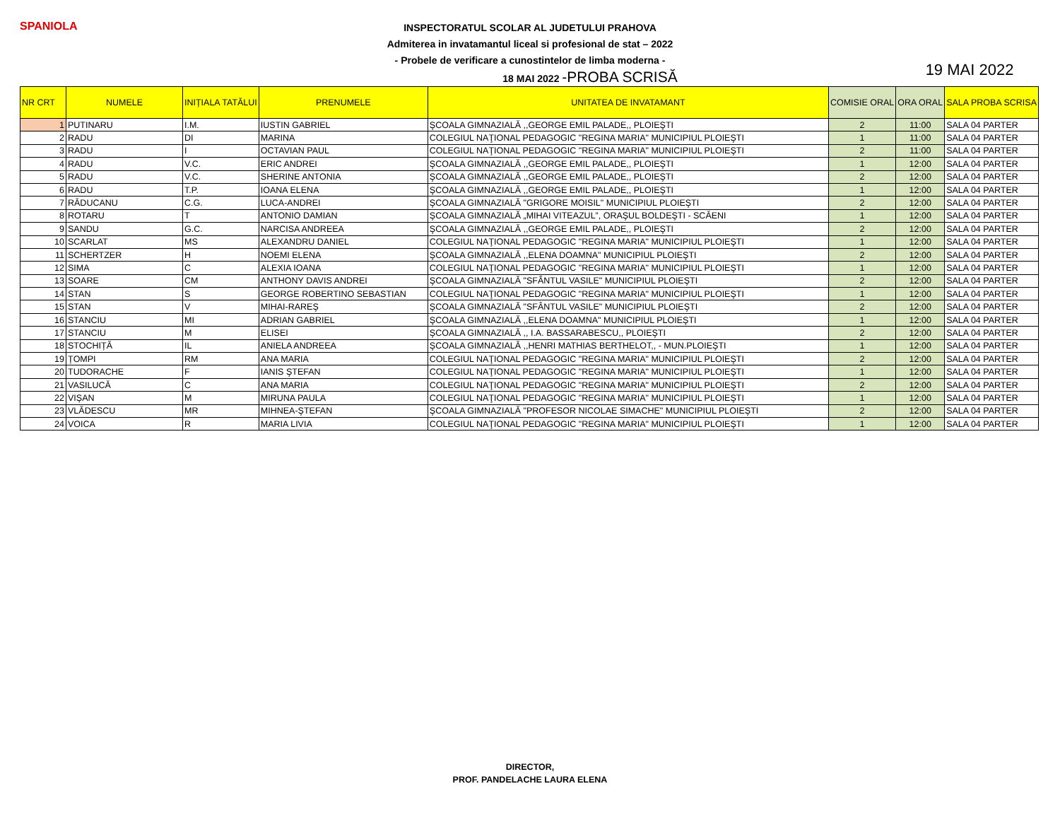SPANIOLA
INSPECTORATUL SCOLAR AL JUDETULUI PRAHOVA
Admiterea in invatamantul liceal si profesional de stat – 2022
- Probele de verificare a cunostintelor de limba moderna -
18 MAI 2022 -PROBA SCRISĂ
19 MAI 2022
| NR CRT | NUMELE | INIȚIALA TATĂLUI | PRENUMELE | UNITATEA DE INVATAMANT | COMISIE ORAL | ORA ORAL | SALA PROBA SCRISA |
| --- | --- | --- | --- | --- | --- | --- | --- |
| 1 | PUTINARU | I.M. | IUSTIN GABRIEL | ŞCOALA GIMNAZIALĂ ,,GEORGE EMIL PALADE,, PLOIEŞTI | 2 | 11:00 | SALA 04 PARTER |
| 2 | RADU | DI | MARINA | COLEGIUL NAŢIONAL PEDAGOGIC "REGINA MARIA" MUNICIPIUL PLOIEŞTI | 1 | 11:00 | SALA 04 PARTER |
| 3 | RADU | I | OCTAVIAN PAUL | COLEGIUL NAŢIONAL PEDAGOGIC "REGINA MARIA" MUNICIPIUL PLOIEŞTI | 2 | 11:00 | SALA 04 PARTER |
| 4 | RADU | V.C. | ERIC ANDREI | ŞCOALA GIMNAZIALĂ ,,GEORGE EMIL PALADE,, PLOIEŞTI | 1 | 12:00 | SALA 04 PARTER |
| 5 | RADU | V.C. | SHERINE ANTONIA | ŞCOALA GIMNAZIALĂ ,,GEORGE EMIL PALADE,, PLOIEŞTI | 2 | 12:00 | SALA 04 PARTER |
| 6 | RADU | T.P. | IOANA ELENA | ŞCOALA GIMNAZIALĂ ,,GEORGE EMIL PALADE,, PLOIEŞTI | 1 | 12:00 | SALA 04 PARTER |
| 7 | RĂDUCANU | C.G. | LUCA-ANDREI | ŞCOALA GIMNAZIALĂ "GRIGORE MOISIL" MUNICIPIUL PLOIEŞTI | 2 | 12:00 | SALA 04 PARTER |
| 8 | ROTARU | T | ANTONIO DAMIAN | ŞCOALA GIMNAZIALĂ „MIHAI VITEAZUL”, ORAŞUL BOLDEŞTI - SCĂENI | 1 | 12:00 | SALA 04 PARTER |
| 9 | SANDU | G.C. | NARCISA ANDREEA | ŞCOALA GIMNAZIALĂ ,,GEORGE EMIL PALADE,, PLOIEŞTI | 2 | 12:00 | SALA 04 PARTER |
| 10 | SCARLAT | MS | ALEXANDRU DANIEL | COLEGIUL NAŢIONAL PEDAGOGIC "REGINA MARIA" MUNICIPIUL PLOIEŞTI | 1 | 12:00 | SALA 04 PARTER |
| 11 | SCHERTZER | H | NOEMI ELENA | ŞCOALA GIMNAZIALĂ ,,ELENA DOAMNA" MUNICIPIUL PLOIEŞTI | 2 | 12:00 | SALA 04 PARTER |
| 12 | SIMA | C | ALEXIA IOANA | COLEGIUL NAŢIONAL PEDAGOGIC "REGINA MARIA" MUNICIPIUL PLOIEŞTI | 1 | 12:00 | SALA 04 PARTER |
| 13 | SOARE | CM | ANTHONY DAVIS ANDREI | ŞCOALA GIMNAZIALĂ "SFÂNTUL VASILE" MUNICIPIUL PLOIEŞTI | 2 | 12:00 | SALA 04 PARTER |
| 14 | STAN | S | GEORGE ROBERTINO SEBASTIAN | COLEGIUL NAŢIONAL PEDAGOGIC "REGINA MARIA" MUNICIPIUL PLOIEŞTI | 1 | 12:00 | SALA 04 PARTER |
| 15 | STAN | V | MIHAI-RAREŞ | ŞCOALA GIMNAZIALĂ "SFÂNTUL VASILE" MUNICIPIUL PLOIEŞTI | 2 | 12:00 | SALA 04 PARTER |
| 16 | STANCIU | MI | ADRIAN GABRIEL | ŞCOALA GIMNAZIALĂ ,,ELENA DOAMNA" MUNICIPIUL PLOIEŞTI | 1 | 12:00 | SALA 04 PARTER |
| 17 | STANCIU | M | ELISEI | ŞCOALA GIMNAZIALĂ ,, I.A. BASSARABESCU,, PLOIEŞTI | 2 | 12:00 | SALA 04 PARTER |
| 18 | STOCHIȚĂ | IL | ANIELA ANDREEA | ŞCOALA GIMNAZIALĂ ,,HENRI MATHIAS BERTHELOT,, - MUN.PLOIEŞTI | 1 | 12:00 | SALA 04 PARTER |
| 19 | ȚOMPI | RM | ANA MARIA | COLEGIUL NAŢIONAL PEDAGOGIC "REGINA MARIA" MUNICIPIUL PLOIEŞTI | 2 | 12:00 | SALA 04 PARTER |
| 20 | TUDORACHE | F | IANIS ŞTEFAN | COLEGIUL NAŢIONAL PEDAGOGIC "REGINA MARIA" MUNICIPIUL PLOIEŞTI | 1 | 12:00 | SALA 04 PARTER |
| 21 | VASILUCĂ | C | ANA MARIA | COLEGIUL NAŢIONAL PEDAGOGIC "REGINA MARIA" MUNICIPIUL PLOIEŞTI | 2 | 12:00 | SALA 04 PARTER |
| 22 | VIȘAN | M | MIRUNA PAULA | COLEGIUL NAŢIONAL PEDAGOGIC "REGINA MARIA" MUNICIPIUL PLOIEŞTI | 1 | 12:00 | SALA 04 PARTER |
| 23 | VLĂDESCU | MR | MIHNEA-ŞTEFAN | ŞCOALA GIMNAZIALĂ "PROFESOR NICOLAE SIMACHE" MUNICIPIUL PLOIEŞTI | 2 | 12:00 | SALA 04 PARTER |
| 24 | VOICA | R | MARIA LIVIA | COLEGIUL NAŢIONAL PEDAGOGIC "REGINA MARIA" MUNICIPIUL PLOIEŞTI | 1 | 12:00 | SALA 04 PARTER |
DIRECTOR,
PROF. PANDELACHE LAURA ELENA